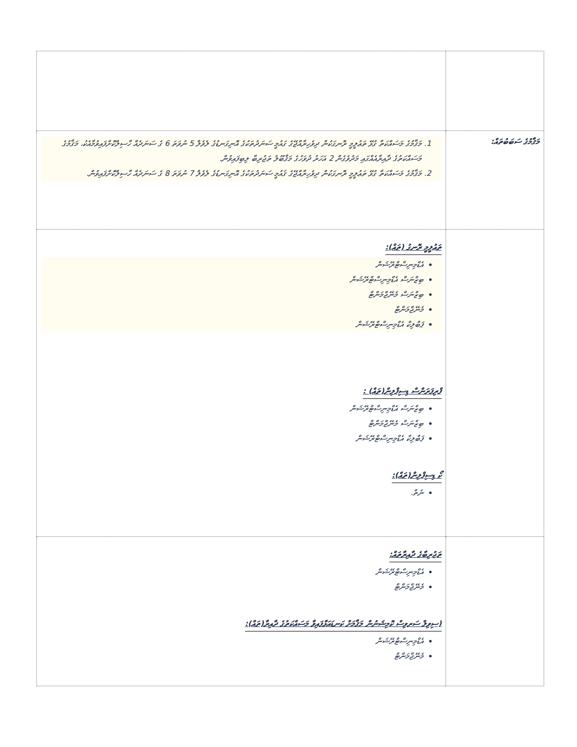| މަޤާމުގެ ސަބަބުތައް: | 1. މަޤާމުގެ މަސައްކަތާ ގުޅޭ ތަޢުލީމީ ރޮނގަކުން ދިވެހިރާއްޖޭގެ ގައުމީ ސަނަދުތަކުގެ އޮނިގަނޑުގެ ލެވެލް 5 ނުވަތަ 6 ގެ ސަނަދެއް ހާސިލްކޮށްފައިވުމާއެކު، މަޤާމުގެ މަސައްކަތުގެ ދާއިރާއެއްގައި މަދުވެގެން 2 އަހަރު ދުވަހުގެ މަޤްބޫލު ތަޖުރިބާ ލިބިފައިވުން. 2. މަޤާމުގެ މަސައްކަތާ ގުޅޭ ތަޢުލީމީ ރޮނގަކުން ދިވެހިރާއްޖޭގެ ޤައުމީ ސަނަދުތަކުގެ އޮނިގަނޑުގެ ލެވެލް 7 ނުވަތަ 8 ގެ ސަނަދެއް ހާސިލްކޮށްފައިވުން. |
| | ތަޢުލީމީ ރޮނގު (ތައް): އެޑްމިނިސްޓްރޭޝަން ބިޒްނަސް އެޑްމިނިސްޓްރޭޝަން ބިޒްނަސް މެނޭޖްމަންޓް މެނޭޖްމަންޓް ޕަބްލިކް އެޑްމިނިސްޓްރޭޝަން ޕްރިފަރަންސް ޑިސިޕްލިން(ތައް) : ބިޒްނަސް އެޑްމިނިސްޓްރޭޝަން ބިޒްނަސް މެނޭޖްމަންޓް ޕަބްލިކް އެޑްމިނިސްޓްރޭޝަން ކޯ ޑިސިޕްލިން(ތައް): ނެތް. |
| | ތަޖުރިބާގެ ދާއިރާތައް: އެޑްމިނިސްޓްރޭޝަން މެނޭޖްމަންޓް (ސިވިލް ސަރވިސް ކޮމިޝަނުން މަޤާމަށް ކަނޑައަޅާފައިވާ މަސައްކަތުގެ ދާއިރާ(ތައް): އެޑްމިނިސްޓްރޭޝަން މެނޭޖްމަންޓް |